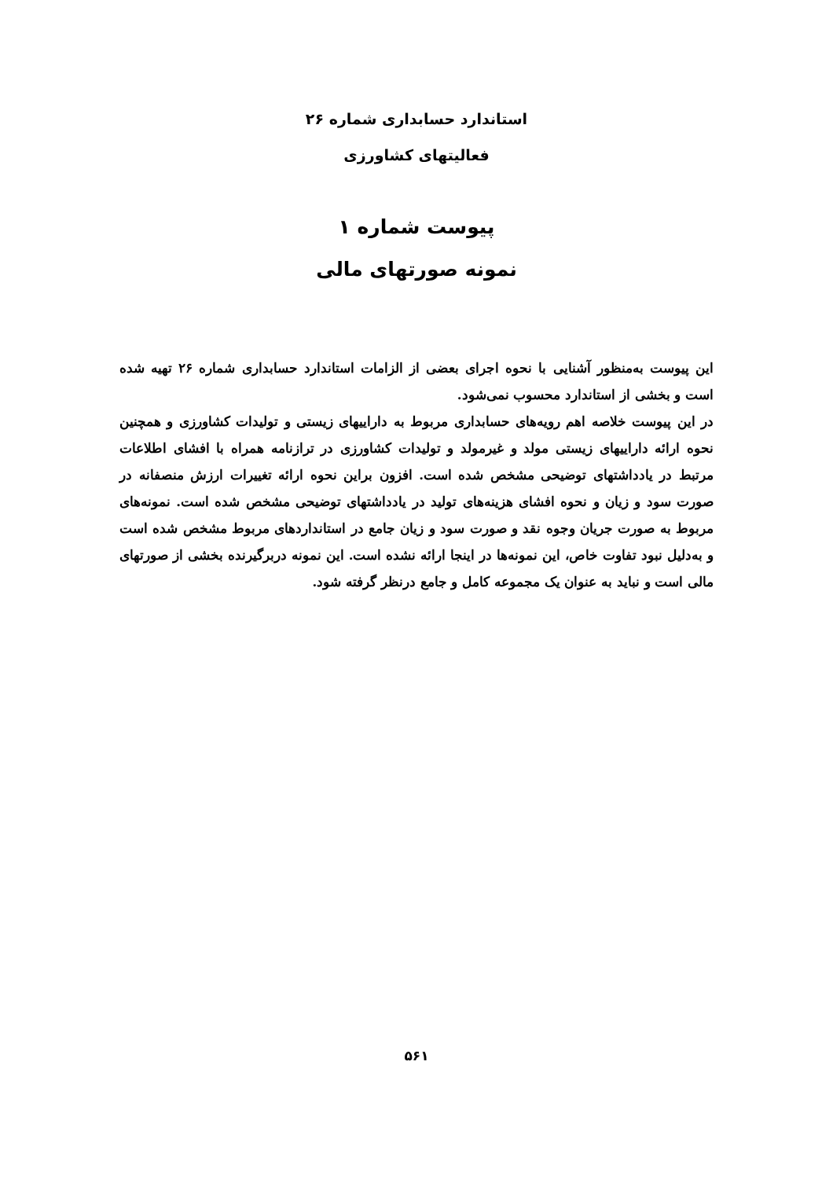استاندارد حسابداری شماره ۲۶
فعالیتهای کشاورزی
پیوست شماره ۱
نمونه صورتهای مالی
این پیوست به‌منظور آشنایی با نحوه اجرای بعضی از الزامات استاندارد حسابداری شماره ۲۶ تهیه شده است و بخشی از استاندارد محسوب نمی‌شود.
در این پیوست خلاصه اهم رویه‌های حسابداری مربوط به داراییهای زیستی و تولیدات کشاورزی و همچنین نحوه ارائه داراییهای زیستی مولد و غیرمولد و تولیدات کشاورزی در ترازنامه همراه با افشای اطلاعات مرتبط در یادداشتهای توضیحی مشخص شده است. افزون براین نحوه ارائه تغییرات ارزش منصفانه در صورت سود و زیان و نحوه افشای هزینه‌های تولید در یادداشتهای توضیحی مشخص شده است. نمونه‌های مربوط به صورت جریان وجوه نقد و صورت سود و زیان جامع در استانداردهای مربوط مشخص شده است و به‌دلیل نبود تفاوت خاص، این نمونه‌ها در اینجا ارائه نشده است. این نمونه دربرگیرنده بخشی از صورتهای مالی است و نباید به عنوان یک مجموعه کامل و جامع درنظر گرفته شود.
۵۶۱